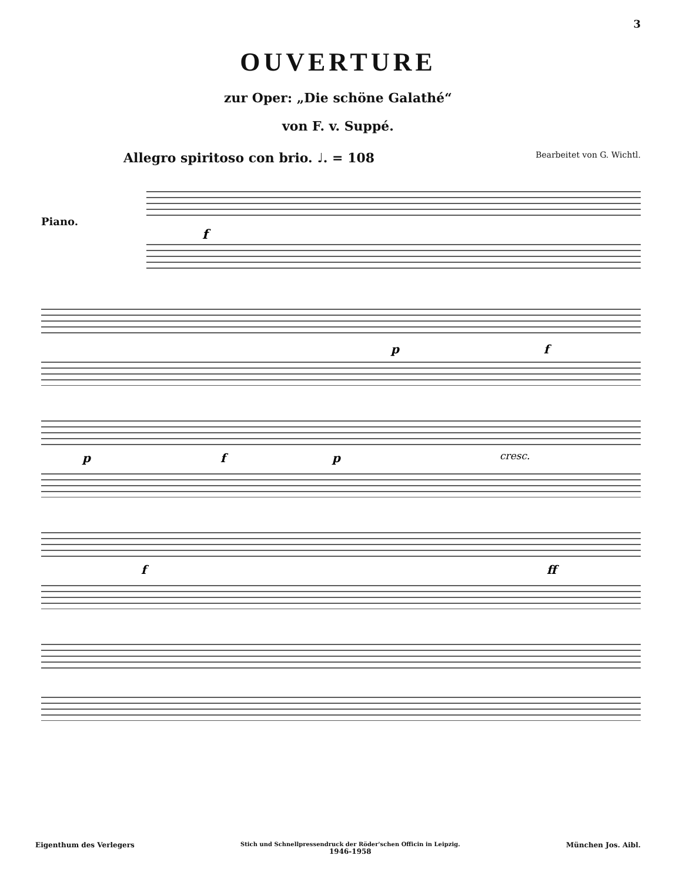3
OUVERTURE
zur Oper: „Die schöne Galathé“
von F. v. Suppé.
Allegro spiritoso con brio. ♩. = 108 Bearbeitet von G. Wichtl.
Piano.
f
p
f
p
f
p
cresc.
f
ff
Eigenthum des Verlegers Stich und Schnellpressendruck der Röder'schen Officin in Leipzig.
1946-1958 München Jos. Aibl.